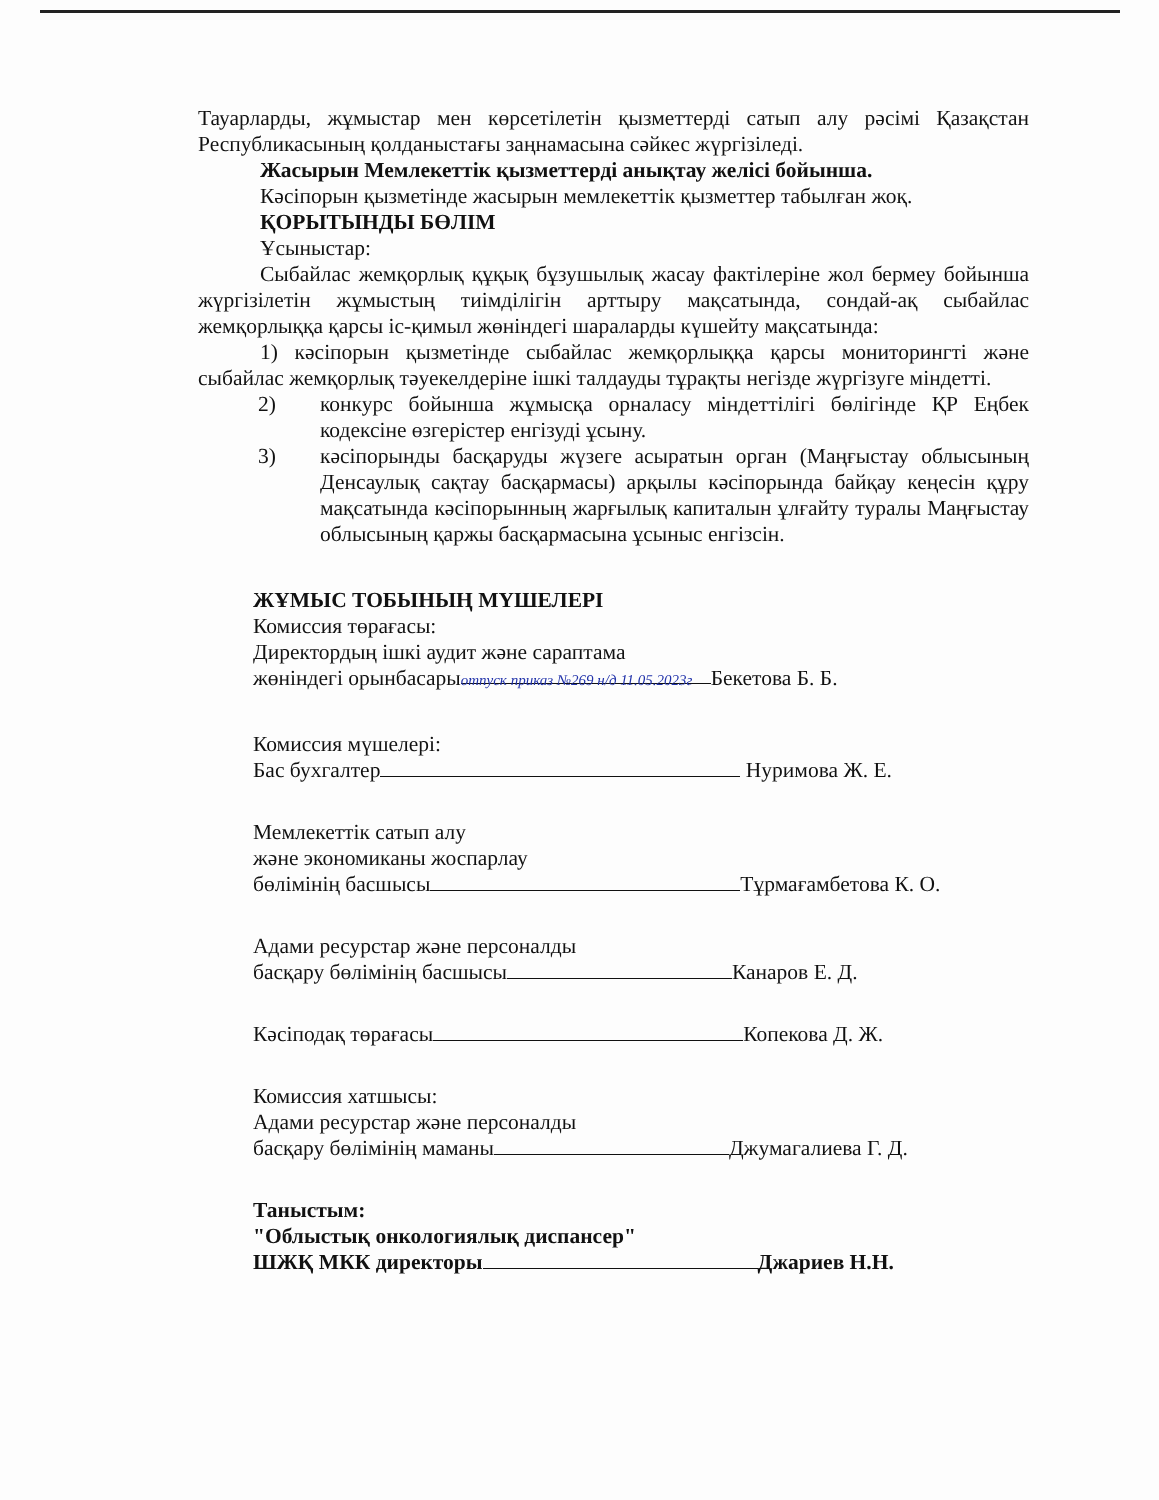Тауарларды, жұмыстар мен көрсетілетін қызметтерді сатып алу рәсімі Қазақстан Республикасының қолданыстағы заңнамасына сәйкес жүргізіледі.
Жасырын Мемлекеттік қызметтерді анықтау желісі бойынша.
Кәсіпорын қызметінде жасырын мемлекеттік қызметтер табылған жоқ.
ҚОРЫТЫНДЫ БӨЛІМ
Ұсыныстар:
Сыбайлас жемқорлық құқық бұзушылық жасау фактілеріне жол бермеу бойынша жүргізілетін жұмыстың тиімділігін арттыру мақсатында, сондай-ақ сыбайлас жемқорлыққа қарсы іс-қимыл жөніндегі шараларды күшейту мақсатында:
1) кәсіпорын қызметінде сыбайлас жемқорлыққа қарсы мониторингті және сыбайлас жемқорлық тәуекелдеріне ішкі талдауды тұрақты негізде жүргізуге міндетті.
2) конкурс бойынша жұмысқа орналасу міндеттілігі бөлігінде ҚР Еңбек кодексіне өзгерістер енгізуді ұсыну.
3) кәсіпорынды басқаруды жүзеге асыратын орган (Маңғыстау облысының Денсаулық сақтау басқармасы) арқылы кәсіпорында байқау кеңесін құру мақсатында кәсіпорынның жарғылық капиталын ұлғайту туралы Маңғыстау облысының қаржы басқармасына ұсыныс енгізсін.
ЖҰМЫС ТОБЫНЫҢ МҮШЕЛЕРІ
Комиссия төрағасы:
Директордың ішкі аудит және сараптама
жөніндегі орынбасары отпуск приказ №269 н/д 11.05.2023г Бекетова Б. Б.
Комиссия мүшелері:
Бас бухгалтер Нуримова Ж. Е.
Мемлекеттік сатып алу
және экономиканы жоспарлау
бөлімінің басшысы Тұрмағамбетова К. О.
Адами ресурстар және персоналды
басқару бөлімінің басшысы Канаров Е. Д.
Кәсіподақ төрағасы Копекова Д. Ж.
Комиссия хатшысы:
Адами ресурстар және персоналды
басқару бөлімінің маманы Джумагалиева Г. Д.
Таныстым:
"Облыстық онкологиялық диспансер"
ШЖҚ МКК директоры Джариев Н.Н.